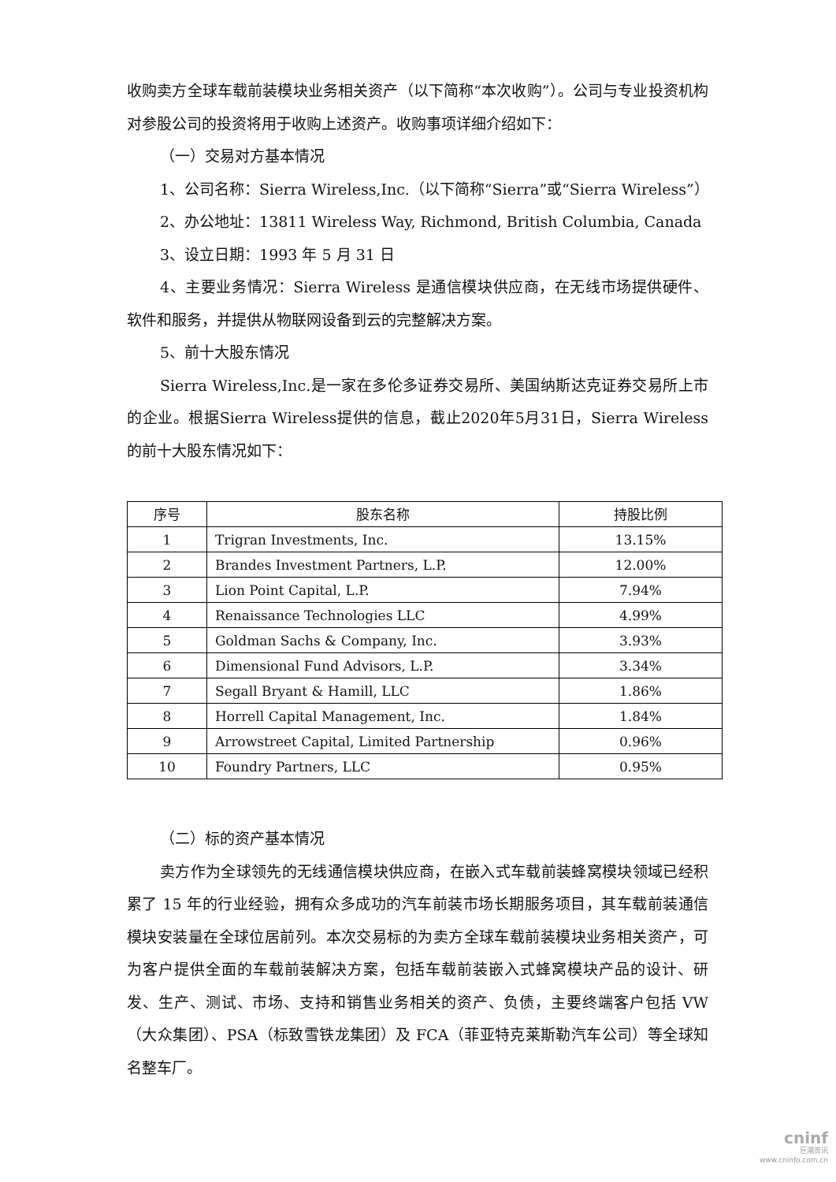收购卖方全球车载前装模块业务相关资产（以下简称“本次收购”）。公司与专业投资机构对参股公司的投资将用于收购上述资产。收购事项详细介绍如下：
（一）交易对方基本情况
1、公司名称：Sierra Wireless,Inc.（以下简称“Sierra”或“Sierra Wireless”）
2、办公地址：13811 Wireless Way, Richmond, British Columbia, Canada
3、设立日期：1993 年 5 月 31 日
4、主要业务情况：Sierra Wireless 是通信模块供应商，在无线市场提供硬件、软件和服务，并提供从物联网设备到云的完整解决方案。
5、前十大股东情况
Sierra Wireless,Inc.是一家在多伦多证券交易所、美国纳斯达克证券交易所上市的企业。根据Sierra Wireless提供的信息，截止2020年5月31日，Sierra Wireless 的前十大股东情况如下：
| 序号 | 股东名称 | 持股比例 |
| --- | --- | --- |
| 1 | Trigran Investments, Inc. | 13.15% |
| 2 | Brandes Investment Partners, L.P. | 12.00% |
| 3 | Lion Point Capital, L.P. | 7.94% |
| 4 | Renaissance Technologies LLC | 4.99% |
| 5 | Goldman Sachs & Company, Inc. | 3.93% |
| 6 | Dimensional Fund Advisors, L.P. | 3.34% |
| 7 | Segall Bryant & Hamill, LLC | 1.86% |
| 8 | Horrell Capital Management, Inc. | 1.84% |
| 9 | Arrowstreet Capital, Limited Partnership | 0.96% |
| 10 | Foundry Partners, LLC | 0.95% |
（二）标的资产基本情况
卖方作为全球领先的无线通信模块供应商，在嵌入式车载前装蜂窝模块领域已经积累了 15 年的行业经验，拥有众多成功的汽车前装市场长期服务项目，其车载前装通信模块安装量在全球位居前列。本次交易标的为卖方全球车载前装模块业务相关资产，可为客户提供全面的车载前装解决方案，包括车载前装嵌入式蜂窝模块产品的设计、研发、生产、测试、市场、支持和销售业务相关的资产、负债，主要终端客户包括 VW（大众集团）、PSA（标致雪铁龙集团）及 FCA（菲亚特克莱斯勒汽车公司）等全球知名整车厂。
cninf
巨潮资讯
www.cninfo.com.cn